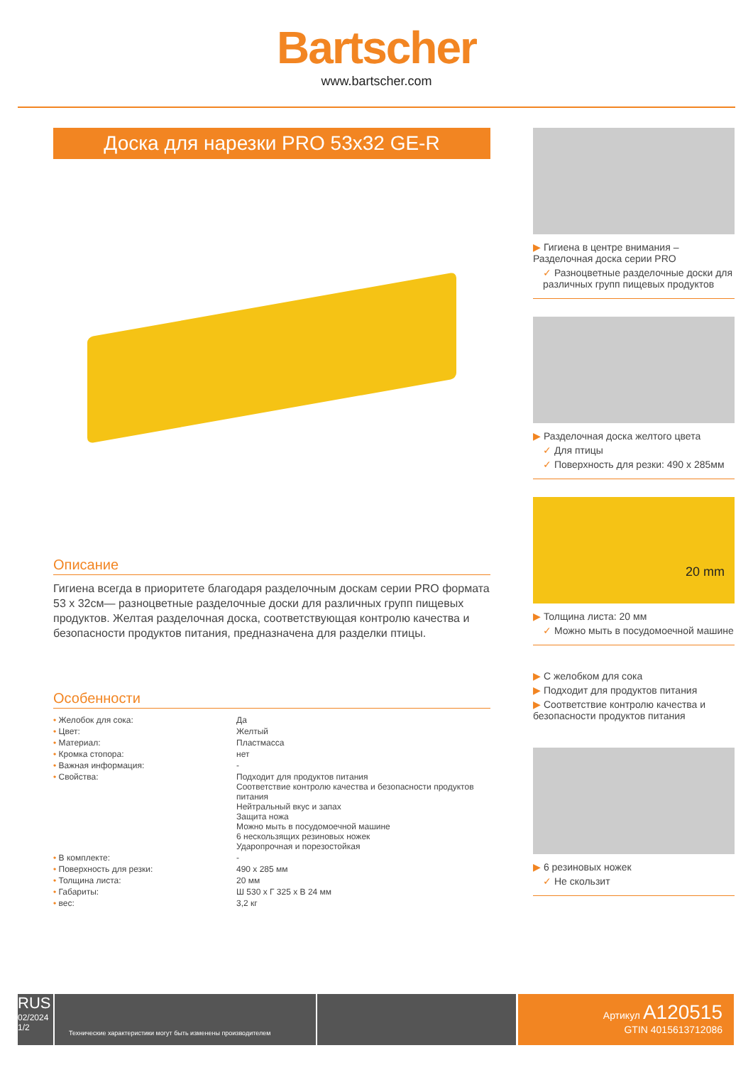Bartscher
www.bartscher.com
Доска для нарезки PRO 53x32 GE-R
Описание
Гигиена всегда в приоритете благодаря разделочным доскам серии PRO формата 53 x 32см— разноцветные разделочные доски для различных групп пищевых продуктов. Желтая разделочная доска, соответствующая контролю качества и безопасности продуктов питания, предназначена для разделки птицы.
Особенности
| • Желобок для сока: | Да |
| • Цвет: | Желтый |
| • Материал: | Пластмасса |
| • Кромка стопора: | нет |
| • Важная информация: | - |
| • Свойства: | Подходит для продуктов питания Соответствие контролю качества и безопасности продуктов питания Нейтральный вкус и запах Защита ножа Можно мыть в посудомоечной машине 6 нескользящих резиновых ножек Ударопрочная и порезостойкая |
| • В комплекте: | - |
| • Поверхность для резки: | 490 x 285 мм |
| • Толщина листа: | 20 мм |
| • Габариты: | Ш 530 x Г 325 x В 24 мм |
| • вес: | 3,2 кг |
▶ Гигиена в центре внимания – Разделочная доска серии PRO
✓ Разноцветные разделочные доски для различных групп пищевых продуктов
▶ Разделочная доска желтого цвета
✓ Для птицы
✓ Поверхность для резки: 490 x 285мм
20 mm
▶ Толщина листа: 20 мм
✓ Можно мыть в посудомоечной машине
▶ С желобком для сока
▶ Подходит для продуктов питания
▶ Соответствие контролю качества и безопасности продуктов питания
▶ 6 резиновых ножек
✓ Не скользит
RUS
02/2024
1/2
Технические характеристики могут быть изменены производителем
Артикул A120515
GTIN 4015613712086